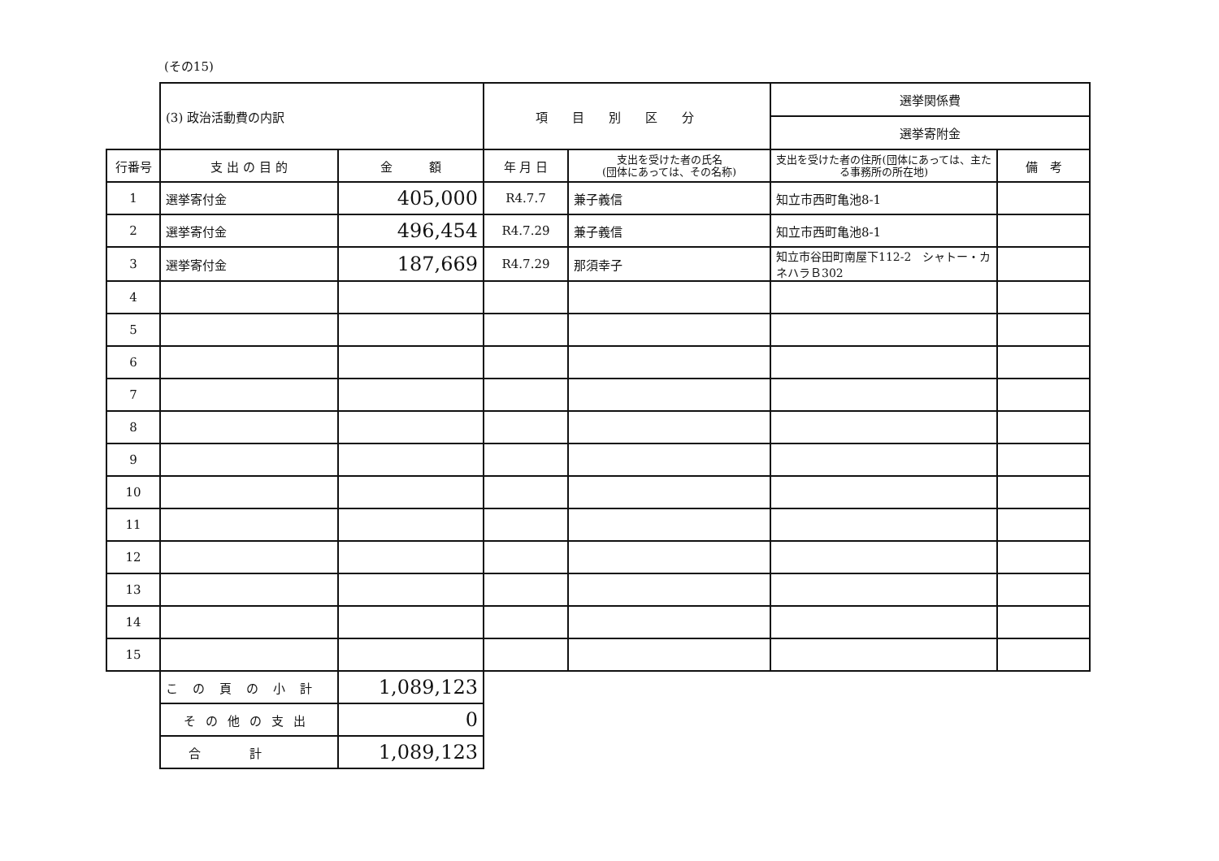(その15)
| | (3) 政治活動費の内訳 | | 項目別区分 | | 選挙関係費 | |
| | | | | | 選挙寄附金 | |
| 行番号 | 支 出 の 目 的 | 金 額 | 年 月 日 | 支出を受けた者の氏名 (団体にあっては、その名称) | 支出を受けた者の住所(団体にあっては、主たる事務所の所在地) | 備 考 |
| 1 | 選挙寄付金 | 405,000 | R4.7.7 | 兼子義信 | 知立市西町亀池8-1 | |
| 2 | 選挙寄付金 | 496,454 | R4.7.29 | 兼子義信 | 知立市西町亀池8-1 | |
| 3 | 選挙寄付金 | 187,669 | R4.7.29 | 那須幸子 | 知立市谷田町南屋下112-2 シャトー・カネハラＢ302 | |
| 4 | | | | | | |
| 5 | | | | | | |
| 6 | | | | | | |
| 7 | | | | | | |
| 8 | | | | | | |
| 9 | | | | | | |
| 10 | | | | | | |
| 11 | | | | | | |
| 12 | | | | | | |
| 13 | | | | | | |
| 14 | | | | | | |
| 15 | | | | | | |
| | この頁の小計 | 1,089,123 | | | | |
| | その他の支出 | 0 | | | | |
| | 合計 | 1,089,123 | | | | |